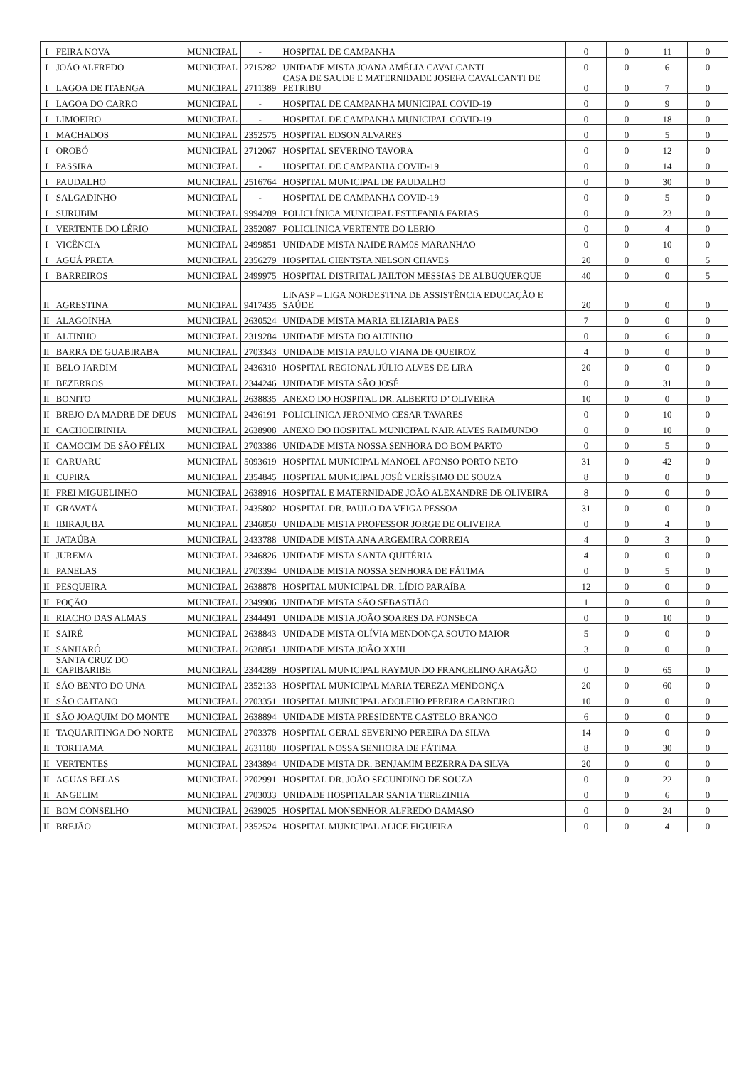| I | FEIRA NOVA | MUNICIPAL | - | HOSPITAL DE CAMPANHA | 0 | 0 | 11 | 0 |
| I | JOÃO ALFREDO | MUNICIPAL | 2715282 | UNIDADE MISTA JOANA AMÉLIA CAVALCANTI | 0 | 0 | 6 | 0 |
| I | LAGOA DE ITAENGA | MUNICIPAL | 2711389 | CASA DE SAUDE E MATERNIDADE JOSEFA CAVALCANTI DE PETRIBU | 0 | 0 | 7 | 0 |
| I | LAGOA DO CARRO | MUNICIPAL | - | HOSPITAL DE CAMPANHA MUNICIPAL COVID-19 | 0 | 0 | 9 | 0 |
| I | LIMOEIRO | MUNICIPAL | - | HOSPITAL DE CAMPANHA MUNICIPAL COVID-19 | 0 | 0 | 18 | 0 |
| I | MACHADOS | MUNICIPAL | 2352575 | HOSPITAL EDSON ALVARES | 0 | 0 | 5 | 0 |
| I | OROBÓ | MUNICIPAL | 2712067 | HOSPITAL SEVERINO TAVORA | 0 | 0 | 12 | 0 |
| I | PASSIRA | MUNICIPAL | - | HOSPITAL DE CAMPANHA COVID-19 | 0 | 0 | 14 | 0 |
| I | PAUDALHO | MUNICIPAL | 2516764 | HOSPITAL MUNICIPAL DE PAUDALHO | 0 | 0 | 30 | 0 |
| I | SALGADINHO | MUNICIPAL | - | HOSPITAL DE CAMPANHA COVID-19 | 0 | 0 | 5 | 0 |
| I | SURUBIM | MUNICIPAL | 9994289 | POLICLÍNICA MUNICIPAL ESTEFANIA FARIAS | 0 | 0 | 23 | 0 |
| I | VERTENTE DO LÉRIO | MUNICIPAL | 2352087 | POLICLINICA VERTENTE DO LERIO | 0 | 0 | 4 | 0 |
| I | VICÊNCIA | MUNICIPAL | 2499851 | UNIDADE MISTA NAIDE RAM0S MARANHAO | 0 | 0 | 10 | 0 |
| I | AGUÁ PRETA | MUNICIPAL | 2356279 | HOSPITAL CIENTSTA NELSON CHAVES | 20 | 0 | 0 | 5 |
| I | BARREIROS | MUNICIPAL | 2499975 | HOSPITAL DISTRITAL JAILTON MESSIAS DE ALBUQUERQUE | 40 | 0 | 0 | 5 |
| II | AGRESTINA | MUNICIPAL | 9417435 | LINASP – LIGA NORDESTINA DE ASSISTÊNCIA EDUCAÇÃO E SAÚDE | 20 | 0 | 0 | 0 |
| II | ALAGOINHA | MUNICIPAL | 2630524 | UNIDADE MISTA MARIA ELIZIARIA PAES | 7 | 0 | 0 | 0 |
| II | ALTINHO | MUNICIPAL | 2319284 | UNIDADE MISTA DO ALTINHO | 0 | 0 | 6 | 0 |
| II | BARRA DE GUABIRABA | MUNICIPAL | 2703343 | UNIDADE MISTA PAULO VIANA DE QUEIROZ | 4 | 0 | 0 | 0 |
| II | BELO JARDIM | MUNICIPAL | 2436310 | HOSPITAL REGIONAL JÚLIO ALVES DE LIRA | 20 | 0 | 0 | 0 |
| II | BEZERROS | MUNICIPAL | 2344246 | UNIDADE MISTA SÃO JOSÉ | 0 | 0 | 31 | 0 |
| II | BONITO | MUNICIPAL | 2638835 | ANEXO DO HOSPITAL DR. ALBERTO D’ OLIVEIRA | 10 | 0 | 0 | 0 |
| II | BREJO DA MADRE DE DEUS | MUNICIPAL | 2436191 | POLICLINICA JERONIMO CESAR TAVARES | 0 | 0 | 10 | 0 |
| II | CACHOEIRINHA | MUNICIPAL | 2638908 | ANEXO DO HOSPITAL MUNICIPAL NAIR ALVES RAIMUNDO | 0 | 0 | 10 | 0 |
| II | CAMOCIM DE SÃO FÉLIX | MUNICIPAL | 2703386 | UNIDADE MISTA NOSSA SENHORA DO BOM PARTO | 0 | 0 | 5 | 0 |
| II | CARUARU | MUNICIPAL | 5093619 | HOSPITAL MUNICIPAL MANOEL AFONSO PORTO NETO | 31 | 0 | 42 | 0 |
| II | CUPIRA | MUNICIPAL | 2354845 | HOSPITAL MUNICIPAL JOSÉ VERÍSSIMO DE SOUZA | 8 | 0 | 0 | 0 |
| II | FREI MIGUELINHO | MUNICIPAL | 2638916 | HOSPITAL E MATERNIDADE JOÃO ALEXANDRE DE OLIVEIRA | 8 | 0 | 0 | 0 |
| II | GRAVATÁ | MUNICIPAL | 2435802 | HOSPITAL DR. PAULO DA VEIGA PESSOA | 31 | 0 | 0 | 0 |
| II | IBIRAJUBA | MUNICIPAL | 2346850 | UNIDADE MISTA PROFESSOR JORGE DE OLIVEIRA | 0 | 0 | 4 | 0 |
| II | JATAÚBA | MUNICIPAL | 2433788 | UNIDADE MISTA ANA ARGEMIRA CORREIA | 4 | 0 | 3 | 0 |
| II | JUREMA | MUNICIPAL | 2346826 | UNIDADE MISTA SANTA QUITÉRIA | 4 | 0 | 0 | 0 |
| II | PANELAS | MUNICIPAL | 2703394 | UNIDADE MISTA NOSSA SENHORA DE FÁTIMA | 0 | 0 | 5 | 0 |
| II | PESQUEIRA | MUNICIPAL | 2638878 | HOSPITAL MUNICIPAL DR. LÍDIO PARAÍBA | 12 | 0 | 0 | 0 |
| II | POÇÃO | MUNICIPAL | 2349906 | UNIDADE MISTA SÃO SEBASTIÃO | 1 | 0 | 0 | 0 |
| II | RIACHO DAS ALMAS | MUNICIPAL | 2344491 | UNIDADE MISTA JOÃO SOARES DA FONSECA | 0 | 0 | 10 | 0 |
| II | SAIRÉ | MUNICIPAL | 2638843 | UNIDADE MISTA OLÍVIA MENDONÇA SOUTO MAIOR | 5 | 0 | 0 | 0 |
| II | SANHARÓ | MUNICIPAL | 2638851 | UNIDADE MISTA JOÃO XXIII | 3 | 0 | 0 | 0 |
| II | SANTA CRUZ DO CAPIBARIBE | MUNICIPAL | 2344289 | HOSPITAL MUNICIPAL RAYMUNDO FRANCELINO ARAGÃO | 0 | 0 | 65 | 0 |
| II | SÃO BENTO DO UNA | MUNICIPAL | 2352133 | HOSPITAL MUNICIPAL MARIA TEREZA MENDONÇA | 20 | 0 | 60 | 0 |
| II | SÃO CAITANO | MUNICIPAL | 2703351 | HOSPITAL MUNICIPAL ADOLFHO PEREIRA CARNEIRO | 10 | 0 | 0 | 0 |
| II | SÃO JOAQUIM DO MONTE | MUNICIPAL | 2638894 | UNIDADE MISTA PRESIDENTE CASTELO BRANCO | 6 | 0 | 0 | 0 |
| II | TAQUARITINGA DO NORTE | MUNICIPAL | 2703378 | HOSPITAL GERAL SEVERINO PEREIRA DA SILVA | 14 | 0 | 0 | 0 |
| II | TORITAMA | MUNICIPAL | 2631180 | HOSPITAL NOSSA SENHORA DE FÁTIMA | 8 | 0 | 30 | 0 |
| II | VERTENTES | MUNICIPAL | 2343894 | UNIDADE MISTA DR. BENJAMIM BEZERRA DA SILVA | 20 | 0 | 0 | 0 |
| II | AGUAS BELAS | MUNICIPAL | 2702991 | HOSPITAL DR. JOÃO SECUNDINO DE SOUZA | 0 | 0 | 22 | 0 |
| II | ANGELIM | MUNICIPAL | 2703033 | UNIDADE HOSPITALAR SANTA TEREZINHA | 0 | 0 | 6 | 0 |
| II | BOM CONSELHO | MUNICIPAL | 2639025 | HOSPITAL MONSENHOR ALFREDO DAMASO | 0 | 0 | 24 | 0 |
| II | BREJÃO | MUNICIPAL | 2352524 | HOSPITAL MUNICIPAL ALICE FIGUEIRA | 0 | 0 | 4 | 0 |